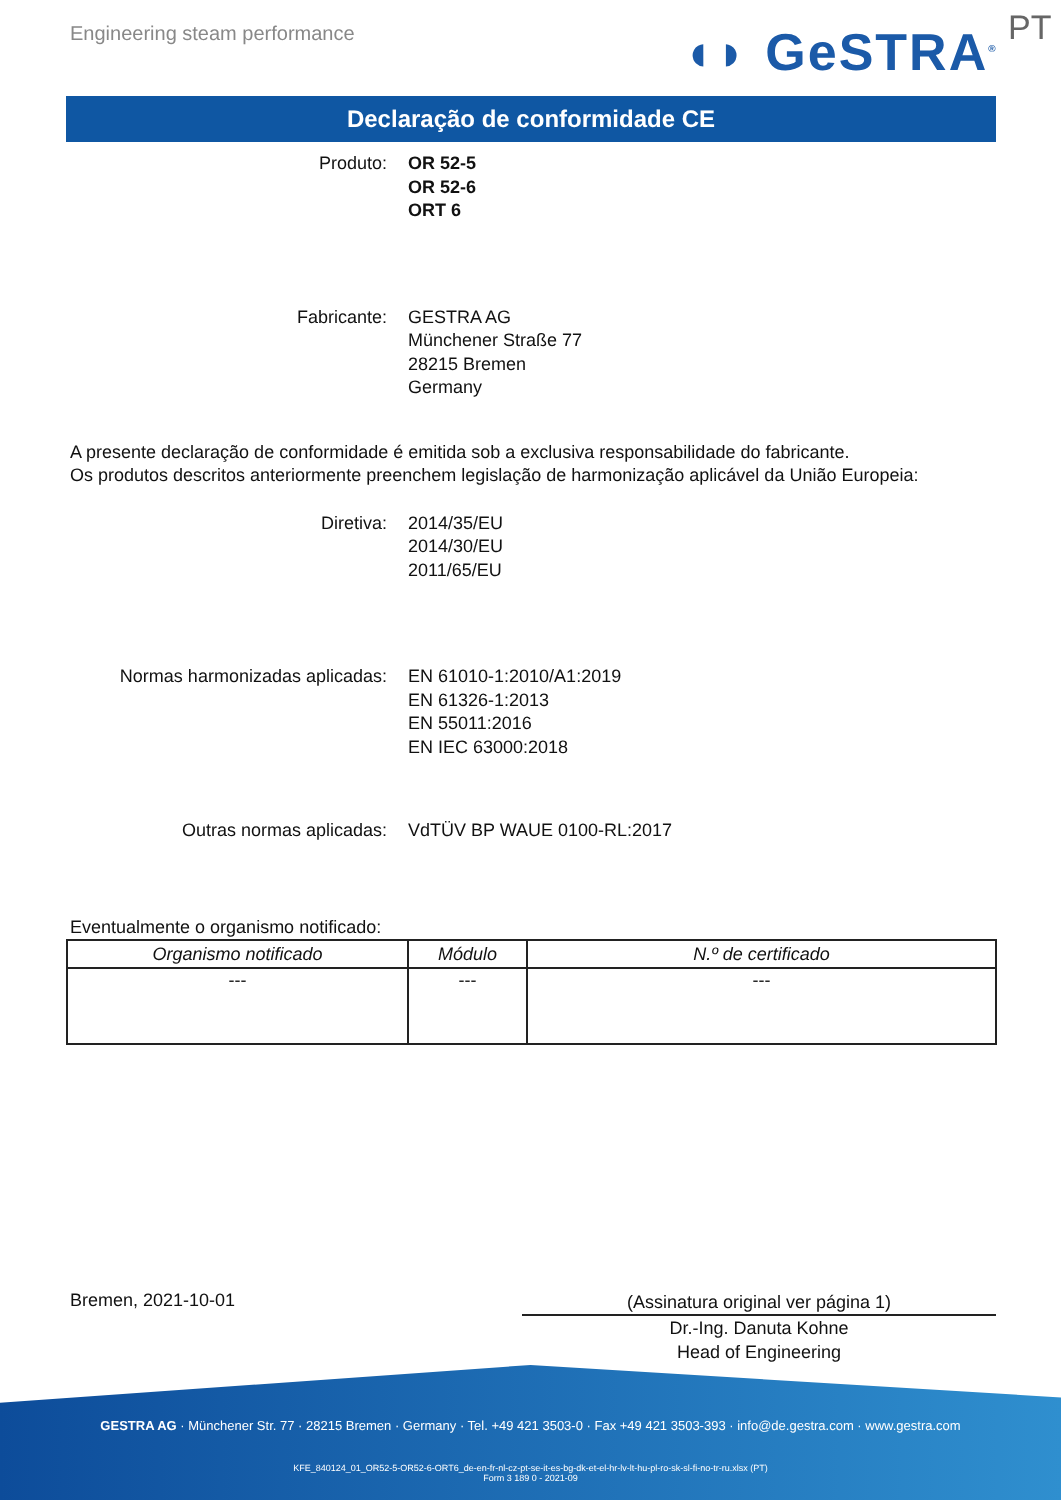Engineering steam performance ◖◗ GeSTRA<sup>®</sup> PT
Declaração de conformidade CE
Produto: OR 52-5
OR 52-6
ORT 6
Fabricante: GESTRA AG
Münchener Straße 77
28215 Bremen
Germany
A presente declaração de conformidade é emitida sob a exclusiva responsabilidade do fabricante.
Os produtos descritos anteriormente preenchem legislação de harmonização aplicável da União Europeia:
Diretiva: 2014/35/EU
2014/30/EU
2011/65/EU
Normas harmonizadas aplicadas: EN 61010-1:2010/A1:2019
EN 61326-1:2013
EN 55011:2016
EN IEC 63000:2018
Outras normas aplicadas: VdTÜV BP WAUE 0100-RL:2017
Eventualmente o organismo notificado:
| Organismo notificado | Módulo | N.º de certificado |
| --- | --- | --- |
| --- | --- | --- |
Bremen, 2021-10-01
(Assinatura original ver página 1)
Dr.-Ing. Danuta Kohne
Head of Engineering
GESTRA AG · Münchener Str. 77 · 28215 Bremen · Germany · Tel. +49 421 3503-0 · Fax +49 421 3503-393 · info@de.gestra.com · www.gestra.com
KFE_840124_01_OR52-5-OR52-6-ORT6_de-en-fr-nl-cz-pt-se-it-es-bg-dk-et-el-hr-lv-lt-hu-pl-ro-sk-sl-fi-no-tr-ru.xlsx (PT)
Form 3 189 0 - 2021-09